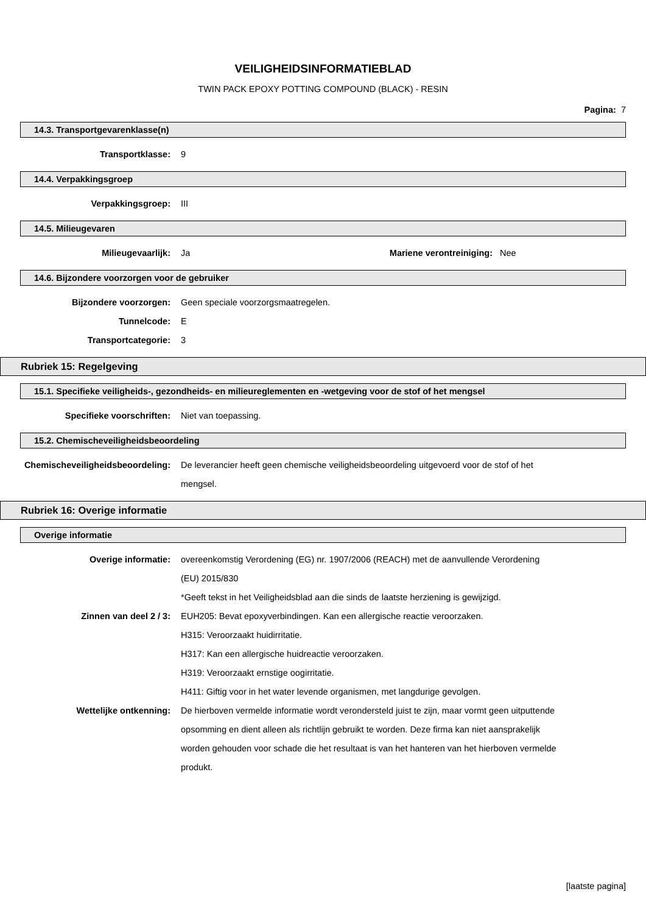VEILIGHEIDSINFORMATIEBLAD
TWIN PACK EPOXY POTTING COMPOUND (BLACK) - RESIN
Pagina: 7
14.3. Transportgevarenklasse(n)
Transportklasse: 9
14.4. Verpakkingsgroep
Verpakkingsgroep: III
14.5. Milieugevaren
Milieugevaarlijk: Ja Mariene verontreiniging:
Nee
14.6. Bijzondere voorzorgen voor de gebruiker
Bijzondere voorzorgen: Geen speciale voorzorgsmaatregelen.
Tunnelcode: E
Transportcategorie: 3
Rubriek 15: Regelgeving
15.1. Specifieke veiligheids-, gezondheids- en milieureglementen en -wetgeving voor de stof of het mengsel
Specifieke voorschriften: Niet van toepassing.
15.2. Chemischeveiligheidsbeoordeling
Chemischeveiligheidsbeoordeling: De leverancier heeft geen chemische veiligheidsbeoordeling uitgevoerd voor de stof of het mengsel.
Rubriek 16: Overige informatie
Overige informatie
Overige informatie: overeenkomstig Verordening (EG) nr. 1907/2006 (REACH) met de aanvullende Verordening (EU) 2015/830
*Geeft tekst in het Veiligheidsblad aan die sinds de laatste herziening is gewijzigd.
Zinnen van deel 2 / 3: EUH205: Bevat epoxyverbindingen. Kan een allergische reactie veroorzaken.
H315: Veroorzaakt huidirritatie.
H317: Kan een allergische huidreactie veroorzaken.
H319: Veroorzaakt ernstige oogirritatie.
H411: Giftig voor in het water levende organismen, met langdurige gevolgen.
Wettelijke ontkenning: De hierboven vermelde informatie wordt verondersteld juist te zijn, maar vormt geen uitputtende opsomming en dient alleen als richtlijn gebruikt te worden. Deze firma kan niet aansprakelijk worden gehouden voor schade die het resultaat is van het hanteren van het hierboven vermelde produkt.
[laatste pagina]